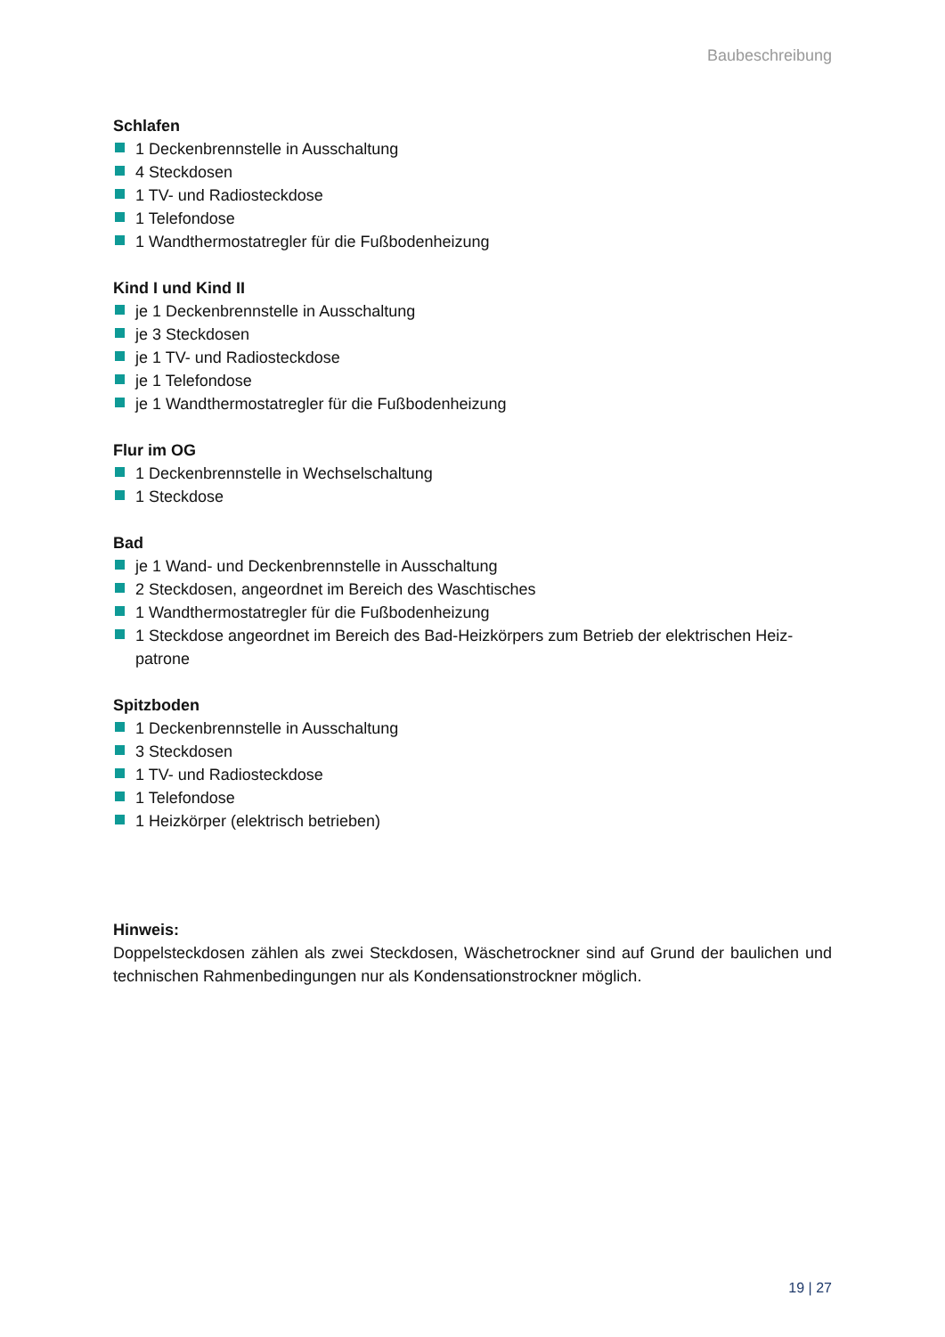Baubeschreibung
Schlafen
1 Deckenbrennstelle in Ausschaltung
4 Steckdosen
1 TV- und Radiosteckdose
1 Telefondose
1 Wandthermostatregler für die Fußbodenheizung
Kind I und Kind II
je 1 Deckenbrennstelle in Ausschaltung
je 3 Steckdosen
je 1 TV- und Radiosteckdose
je 1 Telefondose
je 1 Wandthermostatregler für die Fußbodenheizung
Flur im OG
1 Deckenbrennstelle in Wechselschaltung
1 Steckdose
Bad
je 1 Wand- und Deckenbrennstelle in Ausschaltung
2 Steckdosen, angeordnet im Bereich des Waschtisches
1 Wandthermostatregler für die Fußbodenheizung
1 Steckdose angeordnet im Bereich des Bad-Heizkörpers zum Betrieb der elektrischen Heiz-patrone
Spitzboden
1 Deckenbrennstelle in Ausschaltung
3 Steckdosen
1 TV- und Radiosteckdose
1 Telefondose
1 Heizkörper (elektrisch betrieben)
Hinweis:
Doppelsteckdosen zählen als zwei Steckdosen, Wäschetrockner sind auf Grund der baulichen und technischen Rahmenbedingungen nur als Kondensationstrockner möglich.
19 | 27